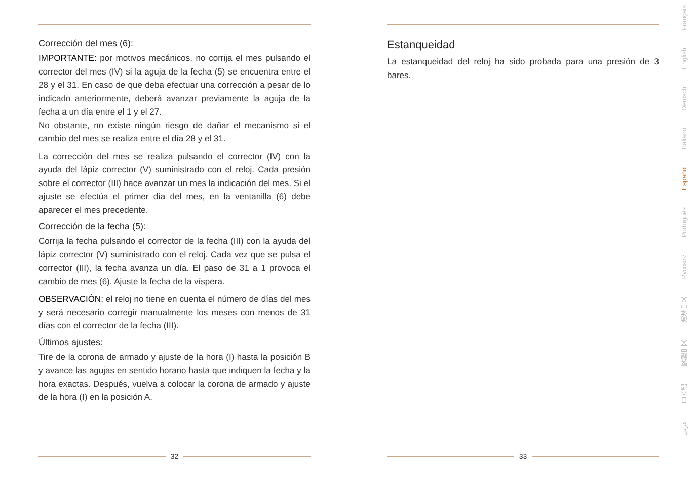Corrección del mes (6):
IMPORTANTE: por motivos mecánicos, no corrija el mes pulsando el corrector del mes (IV) si la aguja de la fecha (5) se encuentra entre el 28 y el 31. En caso de que deba efectuar una corrección a pesar de lo indicado anteriormente, deberá avanzar previamente la aguja de la fecha a un día entre el 1 y el 27.
No obstante, no existe ningún riesgo de dañar el mecanismo si el cambio del mes se realiza entre el día 28 y el 31.
La corrección del mes se realiza pulsando el corrector (IV) con la ayuda del lápiz corrector (V) suministrado con el reloj. Cada presión sobre el corrector (III) hace avanzar un mes la indicación del mes. Si el ajuste se efectúa el primer día del mes, en la ventanilla (6) debe aparecer el mes precedente.
Corrección de la fecha (5):
Corrija la fecha pulsando el corrector de la fecha (III) con la ayuda del lápiz corrector (V) suministrado con el reloj. Cada vez que se pulsa el corrector (III), la fecha avanza un día. El paso de 31 a 1 provoca el cambio de mes (6). Ajuste la fecha de la víspera.
OBSERVACIÓN: el reloj no tiene en cuenta el número de días del mes y será necesario corregir manualmente los meses con menos de 31 días con el corrector de la fecha (III).
Últimos ajustes:
Tire de la corona de armado y ajuste de la hora (I) hasta la posición B y avance las agujas en sentido horario hasta que indiquen la fecha y la hora exactas. Después, vuelva a colocar la corona de armado y ajuste de la hora (I) en la posición A.
32
Estanqueidad
La estanqueidad del reloj ha sido probada para una presión de 3 bares.
33
Français
English
Deutsch
Italiano
Español
Português
Русский
简体中文
繁體中文
日本語
عربي